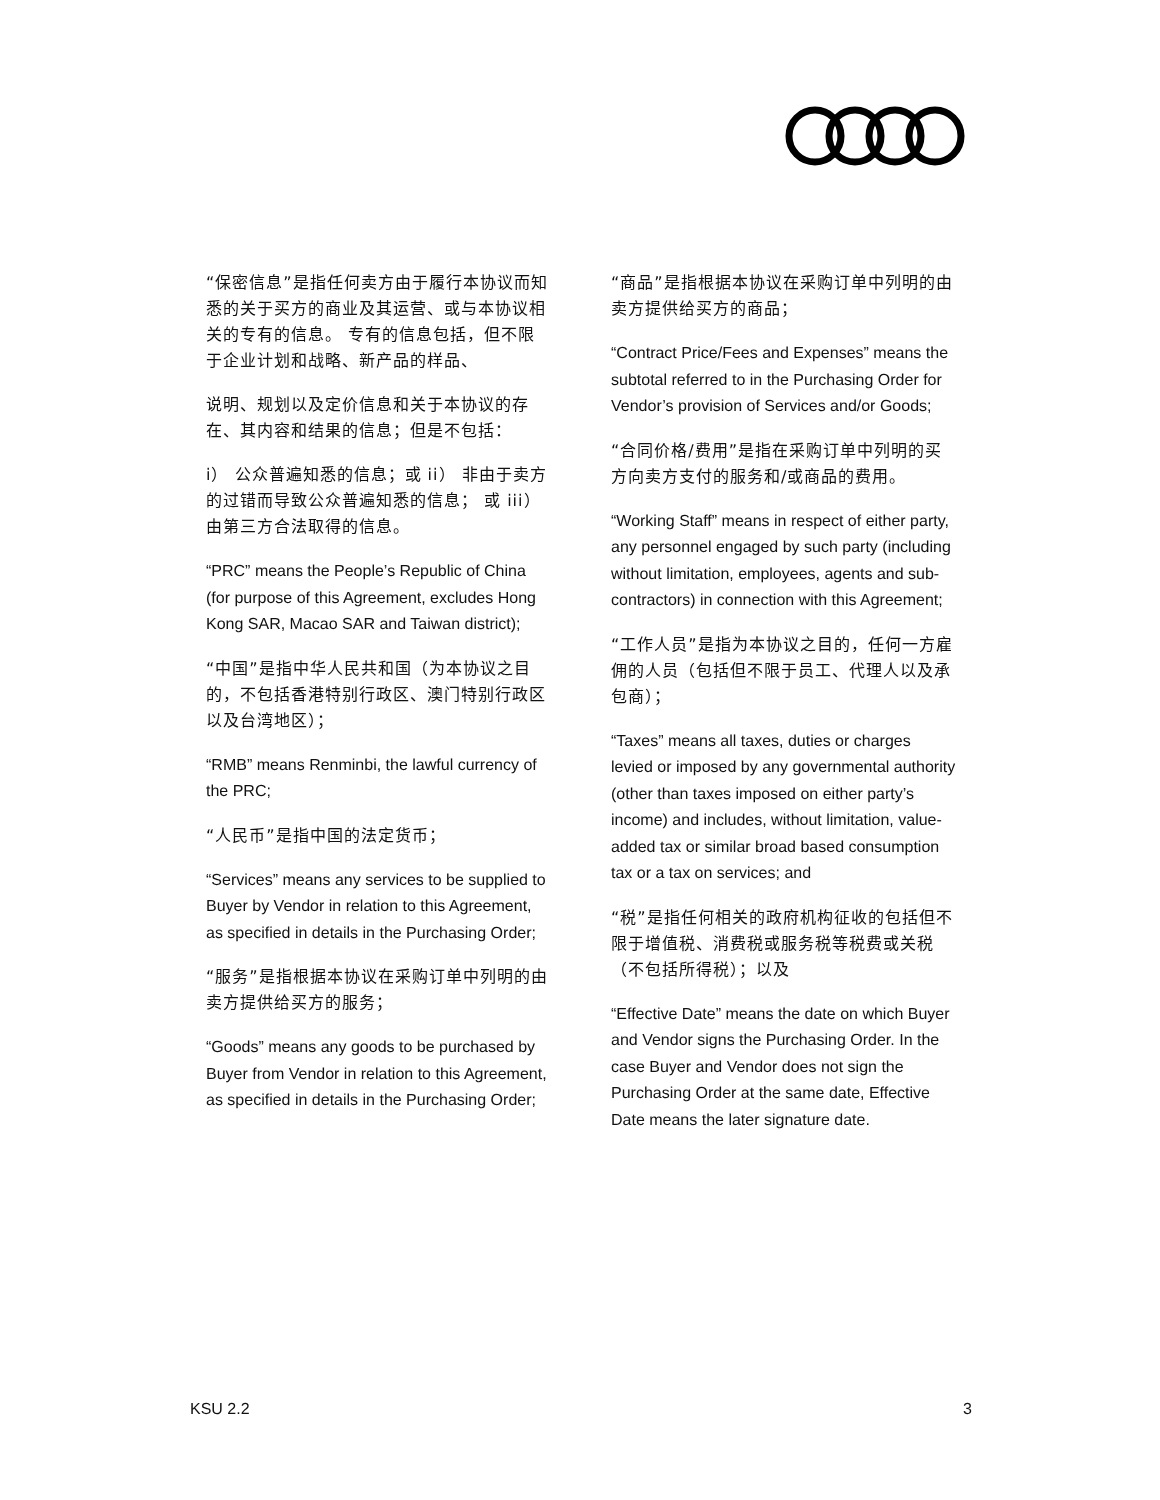“保密信息”是指任何卖方由于履行本协议而知悉的关于买方的商业及其运营、或与本协议相关的专有的信息。 专有的信息包括，但不限于企业计划和战略、新产品的样品、
说明、规划以及定价信息和关于本协议的存在、其内容和结果的信息；但是不包括：
i） 公众普遍知悉的信息；或 ii） 非由于卖方的过错而导致公众普遍知悉的信息； 或 iii） 由第三方合法取得的信息。
“PRC” means the People’s Republic of China (for purpose of this Agreement, excludes Hong Kong SAR, Macao SAR and Taiwan district);
“中国”是指中华人民共和国（为本协议之目的，不包括香港特别行政区、澳门特别行政区以及台湾地区）；
“RMB” means Renminbi, the lawful currency of the PRC;
“人民币”是指中国的法定货币；
“Services” means any services to be supplied to Buyer by Vendor in relation to this Agreement, as specified in details in the Purchasing Order;
“服务”是指根据本协议在采购订单中列明的由卖方提供给买方的服务；
“Goods” means any goods to be purchased by Buyer from Vendor in relation to this Agreement, as specified in details in the Purchasing Order;
“商品”是指根据本协议在采购订单中列明的由卖方提供给买方的商品；
“Contract Price/Fees and Expenses” means the subtotal referred to in the Purchasing Order for Vendor’s provision of Services and/or Goods;
“合同价格/费用”是指在采购订单中列明的买方向卖方支付的服务和/或商品的费用。
“Working Staff” means in respect of either party, any personnel engaged by such party (including without limitation, employees, agents and sub-contractors) in connection with this Agreement;
“工作人员”是指为本协议之目的，任何一方雇佣的人员（包括但不限于员工、代理人以及承包商）；
“Taxes” means all taxes, duties or charges levied or imposed by any governmental authority (other than taxes imposed on either party’s income) and includes, without limitation, value-added tax or similar broad based consumption tax or a tax on services; and
“税”是指任何相关的政府机构征收的包括但不限于增值税、消费税或服务税等税费或关税（不包括所得税）；以及
“Effective Date” means the date on which Buyer and Vendor signs the Purchasing Order. In the case Buyer and Vendor does not sign the Purchasing Order at the same date, Effective Date means the later signature date.
KSU 2.2 3